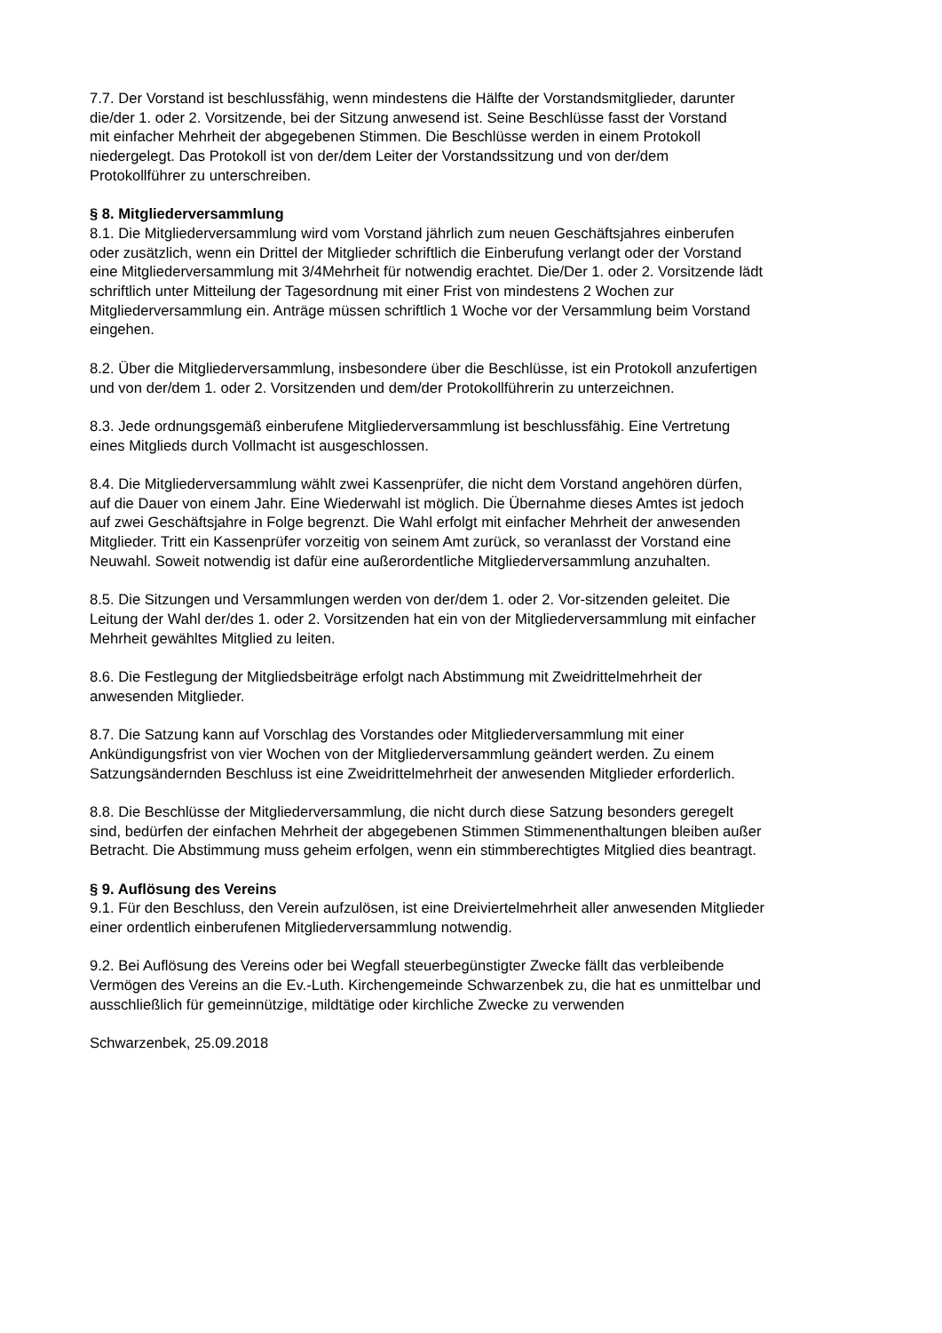7.7. Der Vorstand ist beschlussfähig, wenn mindestens die Hälfte der Vorstandsmitglieder, darunter
die/der 1. oder 2. Vorsitzende, bei der Sitzung anwesend ist. Seine Beschlüsse fasst der Vorstand
mit einfacher Mehrheit der abgegebenen Stimmen. Die Beschlüsse werden in einem Protokoll
niedergelegt. Das Protokoll ist von der/dem Leiter der Vorstandssitzung und von der/dem
Protokollführer zu unterschreiben.
§ 8. Mitgliederversammlung
8.1. Die Mitgliederversammlung wird vom Vorstand jährlich zum neuen Geschäftsjahres einberufen
oder zusätzlich, wenn ein Drittel der Mitglieder schriftlich die Einberufung verlangt oder der Vorstand
eine Mitgliederversammlung mit 3/4Mehrheit für notwendig erachtet. Die/Der 1. oder 2. Vorsitzende lädt
schriftlich unter Mitteilung der Tagesordnung mit einer Frist von mindestens 2 Wochen zur
Mitgliederversammlung ein. Anträge müssen schriftlich 1 Woche vor der Versammlung beim Vorstand
eingehen.
8.2. Über die Mitgliederversammlung, insbesondere über die Beschlüsse, ist ein Protokoll anzufertigen
und von der/dem 1. oder 2. Vorsitzenden und dem/der Protokollführerin zu unterzeichnen.
8.3. Jede ordnungsgemäß einberufene Mitgliederversammlung ist beschlussfähig. Eine Vertretung
eines Mitglieds durch Vollmacht ist ausgeschlossen.
8.4. Die Mitgliederversammlung wählt zwei Kassenprüfer, die nicht dem Vorstand angehören dürfen,
auf die Dauer von einem Jahr. Eine Wiederwahl ist möglich. Die Übernahme dieses Amtes ist jedoch
auf zwei Geschäftsjahre in Folge begrenzt. Die Wahl erfolgt mit einfacher Mehrheit der anwesenden
Mitglieder. Tritt ein Kassenprüfer vorzeitig von seinem Amt zurück, so veranlasst der Vorstand eine
Neuwahl. Soweit notwendig ist dafür eine außerordentliche Mitgliederversammlung anzuhalten.
8.5. Die Sitzungen und Versammlungen werden von der/dem 1. oder 2. Vor-sitzenden geleitet. Die
Leitung der Wahl der/des 1. oder 2. Vorsitzenden hat ein von der Mitgliederversammlung mit einfacher
Mehrheit gewähltes Mitglied zu leiten.
8.6. Die Festlegung der Mitgliedsbeiträge erfolgt nach Abstimmung mit Zweidrittelmehrheit der
anwesenden Mitglieder.
8.7. Die Satzung kann auf Vorschlag des Vorstandes oder Mitgliederversammlung mit einer
Ankündigungsfrist von vier Wochen von der Mitgliederversammlung geändert werden. Zu einem
Satzungsändernden Beschluss ist eine Zweidrittelmehrheit der anwesenden Mitglieder erforderlich.
8.8. Die Beschlüsse der Mitgliederversammlung, die nicht durch diese Satzung besonders geregelt
sind, bedürfen der einfachen Mehrheit der abgegebenen Stimmen Stimmenenthaltungen bleiben außer
Betracht. Die Abstimmung muss geheim erfolgen, wenn ein stimmberechtigtes Mitglied dies beantragt.
§ 9. Auflösung des Vereins
9.1. Für den Beschluss, den Verein aufzulösen, ist eine Dreiviertelmehrheit aller anwesenden Mitglieder
einer ordentlich einberufenen Mitgliederversammlung notwendig.
9.2. Bei Auflösung des Vereins oder bei Wegfall steuerbegünstigter Zwecke fällt das verbleibende
Vermögen des Vereins an die Ev.-Luth. Kirchengemeinde Schwarzenbek zu, die hat es unmittelbar und
ausschließlich für gemeinnützige, mildtätige oder kirchliche Zwecke zu verwenden
Schwarzenbek, 25.09.2018